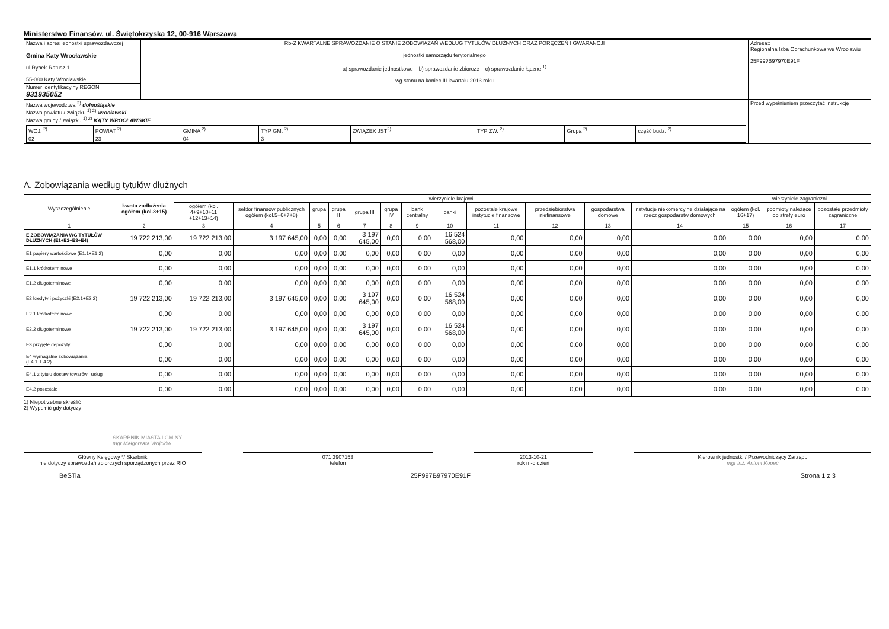Ministerstwo Finansów, ul. Świętokrzyska 12, 00-916 Warszawa
| Nazwa i adres jednostki sprawozdawczej Gmina Katy Wrocławskie ul.Rynek-Ratusz 1 55-080 Kąty Wrocławskie | Rb-Z KWARTALNE SPRAWOZDANIE O STANIE ZOBOWIĄZAŃ WEDŁUG TYTUŁÓW DŁUŻNYCH ORAZ PORĘCZEŃ I GWARANCJI jednostki samorządu terytorialnego a) sprawozdanie jednostkowe b) sprawozdanie zbiorcze c) sprawozdanie łączne <sup>1)</sup> wg stanu na koniec III kwartału 2013 roku | Adresat: Regionalna Izba Obrachunkowa we Wrocławiu 25F997B97970E91F |
| Numer identyfikacyjny REGON 931935052 | | |
| Nazwa województwa <sup>2)</sup> dolnośląskie Nazwa powiatu / związku <sup>1) 2)</sup> wrocławski Nazwa gminy / związku <sup>1) 2)</sup> KĄTY WROCŁAWSKIE / WOJ. <sup>2)</sup> / POWIAT <sup>2)</sup> / GMINA <sup>2)</sup> / TYP GM. <sup>2)</sup> / ZWIĄZEK JST<sup>2)</sup> / TYP ZW. <sup>2)</sup> / Grupa <sup>2)</sup> / część budz. <sup>2)</sup> / / 02 / 23 / 04 / 3 / / / / / | | Przed wypełnieniem przeczytać instrukcję |
A. Zobowiązania według tytułów dłużnych
| Wyszczególnienie | kwota zadłużenia ogółem (kol.3+15) | wierzyciele krajowi | | | | | | | | | | | | wierzyciele zagraniczni | | |
| --- | --- | --- | --- | --- | --- | --- | --- | --- | --- | --- | --- | --- | --- | --- | --- | --- |
| | | ogółem (kol. 4+9+10+11 +12+13+14) | sektor finansów publicznych ogółem (kol.5+6+7+8) | grupa I | grupa II | grupa III | grupa IV | bank centralny | banki | pozostałe krajowe instytucje finansowe | przedsiębiorstwa niefinansowe | gospodarstwa domowe | instytucje niekomercyjne działające na rzecz gospodarstw domowych | ogółem (kol. 16+17) | podmioty należące do strefy euro | pozostałe przedmioty zagraniczne |
| 1 | 2 | 3 | 4 | 5 | 6 | 7 | 8 | 9 | 10 | 11 | 12 | 13 | 14 | 15 | 16 | 17 |
| E ZOBOWIĄZANIA WG TYTUŁÓW DŁUŻNYCH (E1+E2+E3+E4) | 19 722 213,00 | 19 722 213,00 | 3 197 645,00 | 0,00 | 0,00 | 3 197 645,00 | 0,00 | 0,00 | 16 524 568,00 | 0,00 | 0,00 | 0,00 | 0,00 | 0,00 | 0,00 | 0,00 |
| E1 papiery wartościowe (E1.1+E1.2) | 0,00 | 0,00 | 0,00 | 0,00 | 0,00 | 0,00 | 0,00 | 0,00 | 0,00 | 0,00 | 0,00 | 0,00 | 0,00 | 0,00 | 0,00 | 0,00 |
| E1.1 krótkoterminowe | 0,00 | 0,00 | 0,00 | 0,00 | 0,00 | 0,00 | 0,00 | 0,00 | 0,00 | 0,00 | 0,00 | 0,00 | 0,00 | 0,00 | 0,00 | 0,00 |
| E1.2 długoterminowe | 0,00 | 0,00 | 0,00 | 0,00 | 0,00 | 0,00 | 0,00 | 0,00 | 0,00 | 0,00 | 0,00 | 0,00 | 0,00 | 0,00 | 0,00 | 0,00 |
| E2 kredyty i pożyczki (E2.1+E2.2) | 19 722 213,00 | 19 722 213,00 | 3 197 645,00 | 0,00 | 0,00 | 3 197 645,00 | 0,00 | 0,00 | 16 524 568,00 | 0,00 | 0,00 | 0,00 | 0,00 | 0,00 | 0,00 | 0,00 |
| E2.1 krótkoterminowe | 0,00 | 0,00 | 0,00 | 0,00 | 0,00 | 0,00 | 0,00 | 0,00 | 0,00 | 0,00 | 0,00 | 0,00 | 0,00 | 0,00 | 0,00 | 0,00 |
| E2.2 długoterminowe | 19 722 213,00 | 19 722 213,00 | 3 197 645,00 | 0,00 | 0,00 | 3 197 645,00 | 0,00 | 0,00 | 16 524 568,00 | 0,00 | 0,00 | 0,00 | 0,00 | 0,00 | 0,00 | 0,00 |
| E3 przyjęte depozyty | 0,00 | 0,00 | 0,00 | 0,00 | 0,00 | 0,00 | 0,00 | 0,00 | 0,00 | 0,00 | 0,00 | 0,00 | 0,00 | 0,00 | 0,00 | 0,00 |
| E4 wymagalne zobowiązania (E4.1+E4.2) | 0,00 | 0,00 | 0,00 | 0,00 | 0,00 | 0,00 | 0,00 | 0,00 | 0,00 | 0,00 | 0,00 | 0,00 | 0,00 | 0,00 | 0,00 | 0,00 |
| E4.1 z tytułu dostaw towarów i usług | 0,00 | 0,00 | 0,00 | 0,00 | 0,00 | 0,00 | 0,00 | 0,00 | 0,00 | 0,00 | 0,00 | 0,00 | 0,00 | 0,00 | 0,00 | 0,00 |
| E4.2 pozostałe | 0,00 | 0,00 | 0,00 | 0,00 | 0,00 | 0,00 | 0,00 | 0,00 | 0,00 | 0,00 | 0,00 | 0,00 | 0,00 | 0,00 | 0,00 | 0,00 |
1) Niepotrzebne skreślić
2) Wypełnić gdy dotyczy
SKARBNIK MIASTA I GMINY
mgr Małgorzata Wojciów
Główny Księgowy */ Skarbnik
nie dotyczy sprawozdań zbiorczych sporządzonych przez RIO
071 3907153
telefon
2013-10-21
rok m-c dzień
Kierownik jednostki / Przewodniczący Zarządu
mgr inż. Antoni Kopeć
BeSTia 25F997B97970E91F Strona 1 z 3